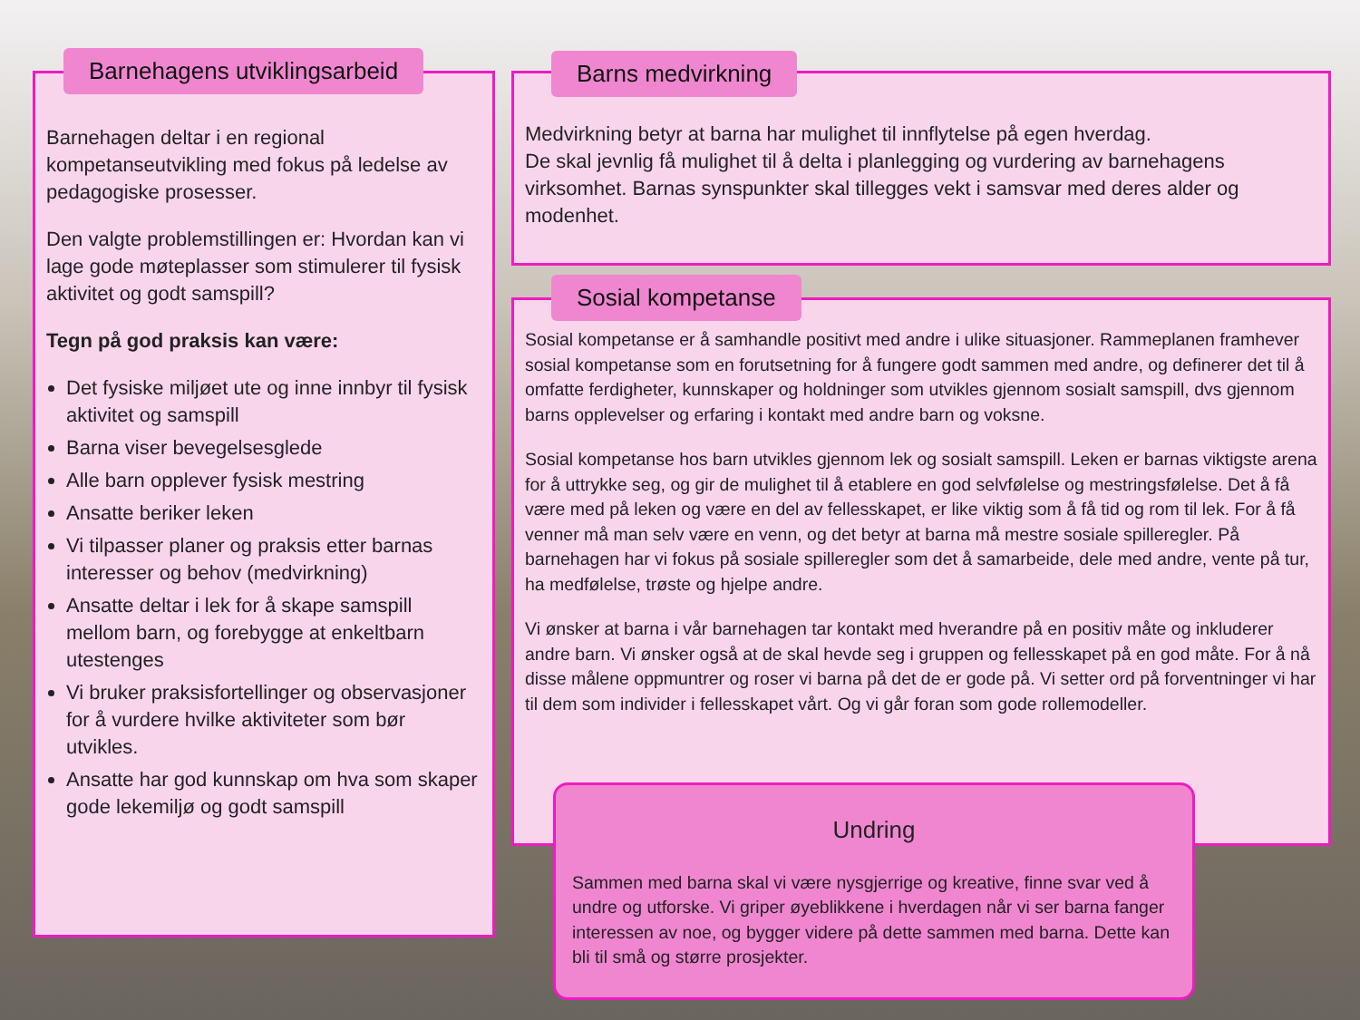Barnehagen deltar i en regional kompetanseutvikling med fokus på ledelse av pedagogiske prosesser.
Den valgte problemstillingen er: Hvordan kan vi lage gode møteplasser som stimulerer til fysisk aktivitet og godt samspill?
Tegn på god praksis kan være:
Det fysiske miljøet ute og inne innbyr til fysisk aktivitet og samspill
Barna viser bevegelsesglede
Alle barn opplever fysisk mestring
Ansatte beriker leken
Vi tilpasser planer og praksis etter barnas interesser og behov (medvirkning)
Ansatte deltar i lek for å skape samspill mellom barn, og forebygge at enkeltbarn utestenges
Vi bruker praksisfortellinger og observasjoner for å vurdere hvilke aktiviteter som bør utvikles.
Ansatte har god kunnskap om hva som skaper gode lekemiljø og godt samspill
Barnehagens utviklingsarbeid
Medvirkning betyr at barna har mulighet til innflytelse på egen hverdag.
De skal jevnlig få mulighet til å delta i planlegging og vurdering av barnehagens virksomhet. Barnas synspunkter skal tillegges vekt i samsvar med deres alder og modenhet.
Barns medvirkning
Sosial kompetanse er å samhandle positivt med andre i ulike situasjoner. Rammeplanen framhever sosial kompetanse som en forutsetning for å fungere godt sammen med andre, og definerer det til å omfatte ferdigheter, kunnskaper og holdninger som utvikles gjennom sosialt samspill, dvs gjennom barns opplevelser og erfaring i kontakt med andre barn og voksne.
Sosial kompetanse hos barn utvikles gjennom lek og sosialt samspill. Leken er barnas viktigste arena for å uttrykke seg, og gir de mulighet til å etablere en god selvfølelse og mestringsfølelse. Det å få være med på leken og være en del av fellesskapet, er like viktig som å få tid og rom til lek. For å få venner må man selv være en venn, og det betyr at barna må mestre sosiale spilleregler. På barnehagen har vi fokus på sosiale spilleregler som det å samarbeide, dele med andre, vente på tur, ha medfølelse, trøste og hjelpe andre.
Vi ønsker at barna i vår barnehagen tar kontakt med hverandre på en positiv måte og inkluderer andre barn. Vi ønsker også at de skal hevde seg i gruppen og fellesskapet på en god måte. For å nå disse målene oppmuntrer og roser vi barna på det de er gode på. Vi setter ord på forventninger vi har til dem som individer i fellesskapet vårt. Og vi går foran som gode rollemodeller.
Sosial kompetanse
Undring
Sammen med barna skal vi være nysgjerrige og kreative, finne svar ved å undre og utforske. Vi griper øyeblikkene i hverdagen når vi ser barna fanger interessen av noe, og bygger videre på dette sammen med barna. Dette kan bli til små og større prosjekter.